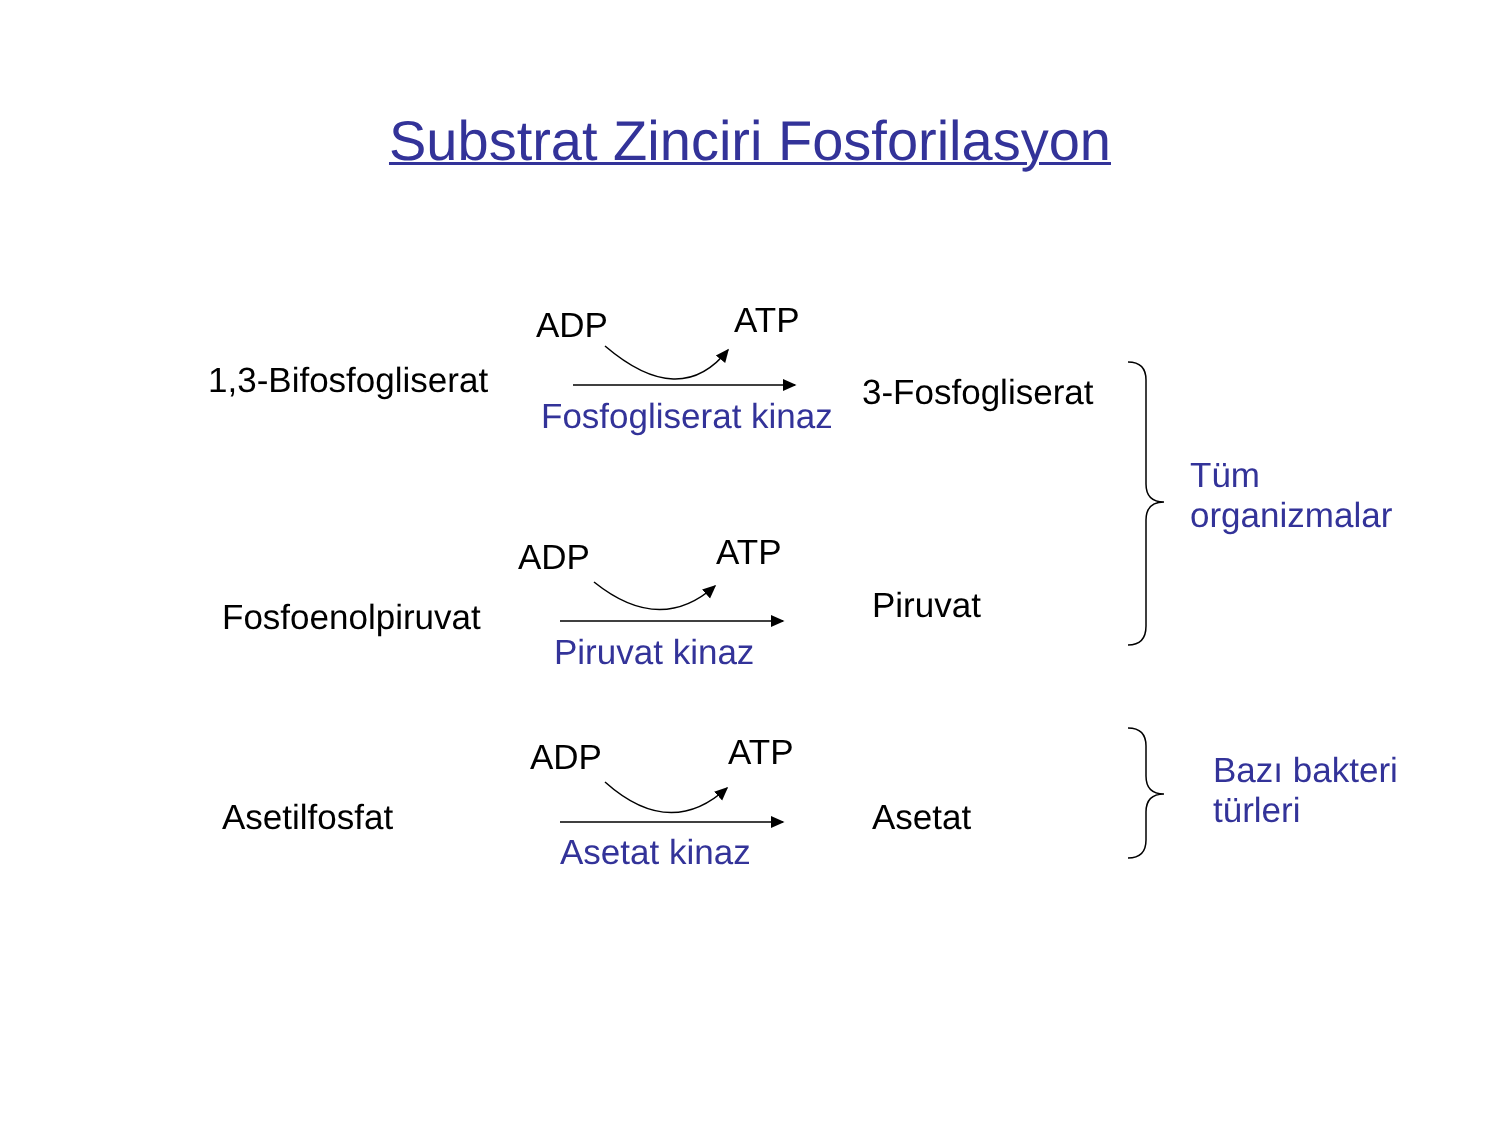Substrat Zinciri Fosforilasyon
ADP ATP
1,3-Bifosfogliserat 3-Fosfogliserat
Fosfogliserat kinaz
Tüm
organizmalar
ADP ATP
Fosfoenolpiruvat Piruvat
Piruvat kinaz
ADP ATP
Asetilfosfat Asetat
Asetat kinaz
Bazı bakteri
türleri